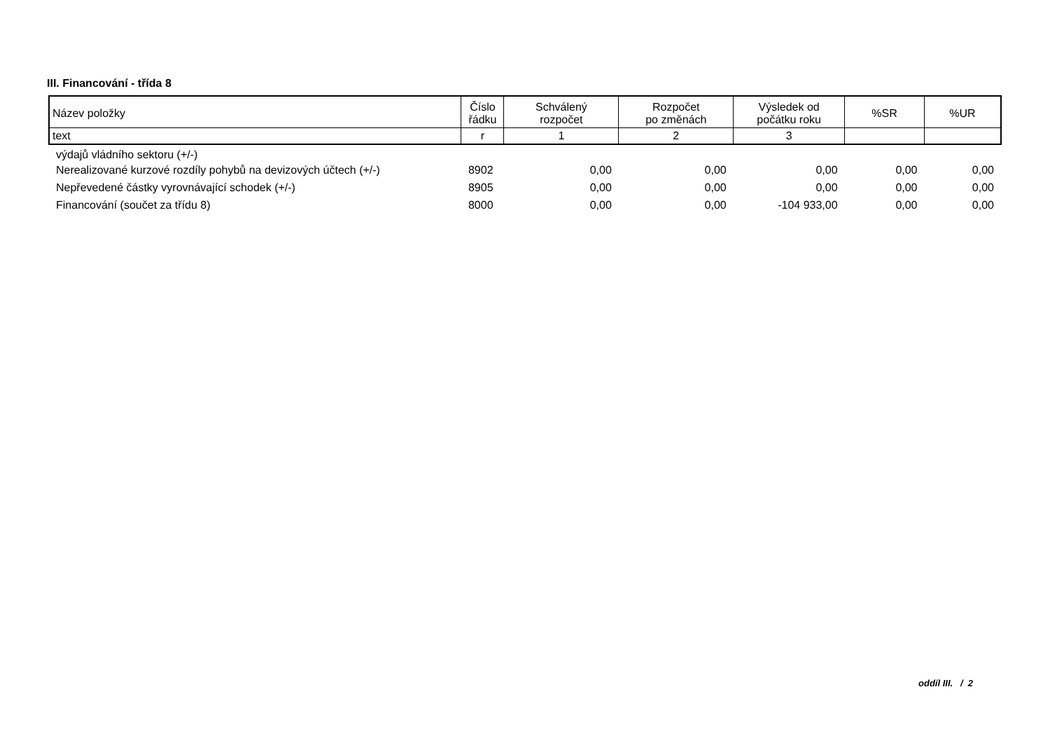III. Financování - třída 8
| Název položky | Číslo řádku | Schválený rozpočet | Rozpočet po změnách | Výsledek od počátku roku | %SR | %UR |
| --- | --- | --- | --- | --- | --- | --- |
| text | r | 1 | 2 | 3 | | |
| výdajů vládního sektoru (+/-) | | | | | | |
| Nerealizované kurzové rozdíly pohybů na devizových účtech (+/-) | 8902 | 0,00 | 0,00 | 0,00 | 0,00 | 0,00 |
| Nepřevedené částky vyrovnávající schodek (+/-) | 8905 | 0,00 | 0,00 | 0,00 | 0,00 | 0,00 |
| Financování (součet za třídu 8) | 8000 | 0,00 | 0,00 | -104 933,00 | 0,00 | 0,00 |
oddíl III. / 2